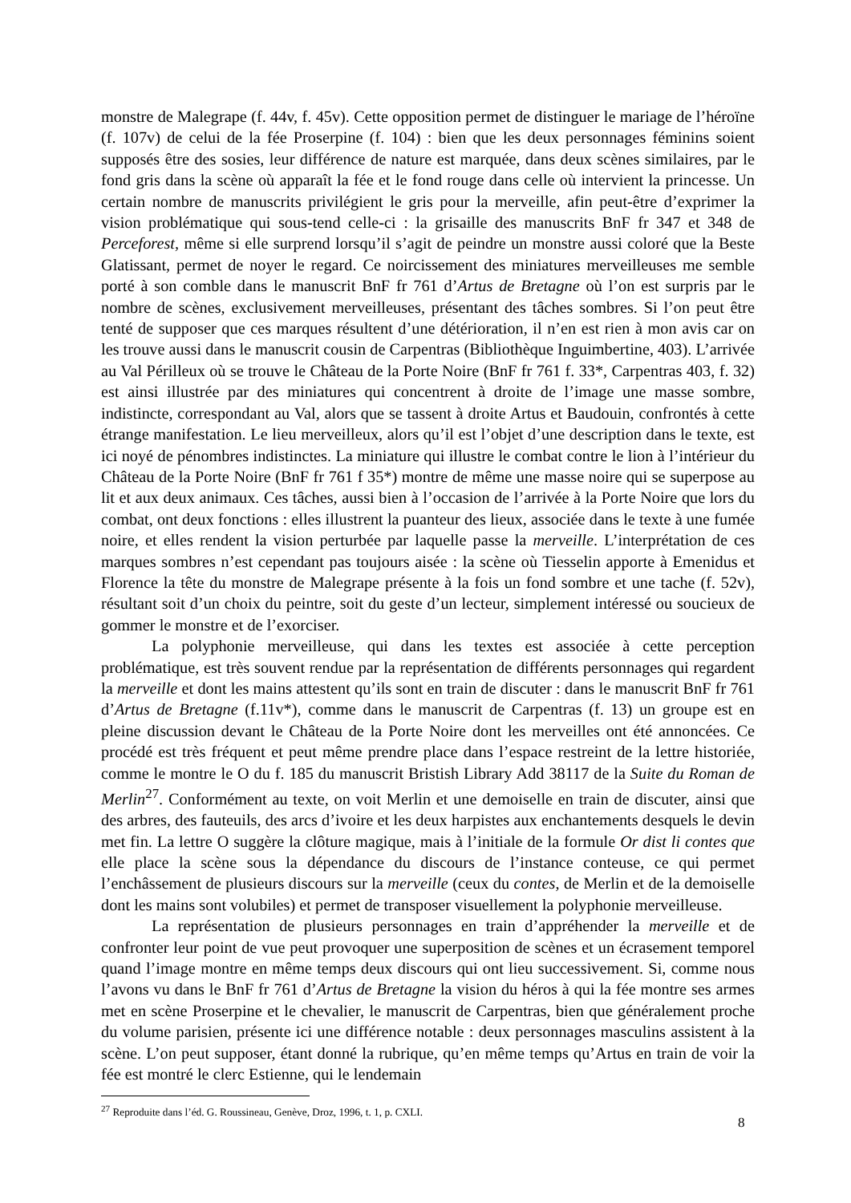monstre de Malegrape (f. 44v, f. 45v). Cette opposition permet de distinguer le mariage de l’héroïne (f. 107v) de celui de la fée Proserpine (f. 104) : bien que les deux personnages féminins soient supposés être des sosies, leur différence de nature est marquée, dans deux scènes similaires, par le fond gris dans la scène où apparaît la fée et le fond rouge dans celle où intervient la princesse. Un certain nombre de manuscrits privilégient le gris pour la merveille, afin peut-être d’exprimer la vision problématique qui sous-tend celle-ci : la grisaille des manuscrits BnF fr 347 et 348 de Perceforest, même si elle surprend lorsqu’il s’agit de peindre un monstre aussi coloré que la Beste Glatissant, permet de noyer le regard. Ce noircissement des miniatures merveilleuses me semble porté à son comble dans le manuscrit BnF fr 761 d’Artus de Bretagne où l’on est surpris par le nombre de scènes, exclusivement merveilleuses, présentant des tâches sombres. Si l’on peut être tenté de supposer que ces marques résultent d’une détérioration, il n’en est rien à mon avis car on les trouve aussi dans le manuscrit cousin de Carpentras (Bibliothèque Inguimbertine, 403). L’arrivée au Val Périlleux où se trouve le Château de la Porte Noire (BnF fr 761 f. 33*, Carpentras 403, f. 32) est ainsi illustrée par des miniatures qui concentrent à droite de l’image une masse sombre, indistincte, correspondant au Val, alors que se tassent à droite Artus et Baudouin, confrontés à cette étrange manifestation. Le lieu merveilleux, alors qu’il est l’objet d’une description dans le texte, est ici noyé de pénombres indistinctes. La miniature qui illustre le combat contre le lion à l’intérieur du Château de la Porte Noire (BnF fr 761 f 35*) montre de même une masse noire qui se superpose au lit et aux deux animaux. Ces tâches, aussi bien à l’occasion de l’arrivée à la Porte Noire que lors du combat, ont deux fonctions : elles illustrent la puanteur des lieux, associée dans le texte à une fumée noire, et elles rendent la vision perturbée par laquelle passe la merveille. L’interprétation de ces marques sombres n’est cependant pas toujours aisée : la scène où Tiesselin apporte à Emenidus et Florence la tête du monstre de Malegrape présente à la fois un fond sombre et une tache (f. 52v), résultant soit d’un choix du peintre, soit du geste d’un lecteur, simplement intéressé ou soucieux de gommer le monstre et de l’exorciser.
La polyphonie merveilleuse, qui dans les textes est associée à cette perception problématique, est très souvent rendue par la représentation de différents personnages qui regardent la merveille et dont les mains attestent qu’ils sont en train de discuter : dans le manuscrit BnF fr 761 d’Artus de Bretagne (f.11v*), comme dans le manuscrit de Carpentras (f. 13) un groupe est en pleine discussion devant le Château de la Porte Noire dont les merveilles ont été annoncées. Ce procédé est très fréquent et peut même prendre place dans l’espace restreint de la lettre historiée, comme le montre le O du f. 185 du manuscrit Bristish Library Add 38117 de la Suite du Roman de Merlin<sup>27</sup>. Conformément au texte, on voit Merlin et une demoiselle en train de discuter, ainsi que des arbres, des fauteuils, des arcs d’ivoire et les deux harpistes aux enchantements desquels le devin met fin. La lettre O suggère la clôture magique, mais à l’initiale de la formule Or dist li contes que elle place la scène sous la dépendance du discours de l’instance conteuse, ce qui permet l’enchâssement de plusieurs discours sur la merveille (ceux du contes, de Merlin et de la demoiselle dont les mains sont volubiles) et permet de transposer visuellement la polyphonie merveilleuse.
La représentation de plusieurs personnages en train d’appréhender la merveille et de confronter leur point de vue peut provoquer une superposition de scènes et un écrasement temporel quand l’image montre en même temps deux discours qui ont lieu successivement. Si, comme nous l’avons vu dans le BnF fr 761 d’Artus de Bretagne la vision du héros à qui la fée montre ses armes met en scène Proserpine et le chevalier, le manuscrit de Carpentras, bien que généralement proche du volume parisien, présente ici une différence notable : deux personnages masculins assistent à la scène. L’on peut supposer, étant donné la rubrique, qu’en même temps qu’Artus en train de voir la fée est montré le clerc Estienne, qui le lendemain
<sup>27</sup> Reproduite dans l’éd. G. Roussineau, Genève, Droz, 1996, t. 1, p. CXLI.
8